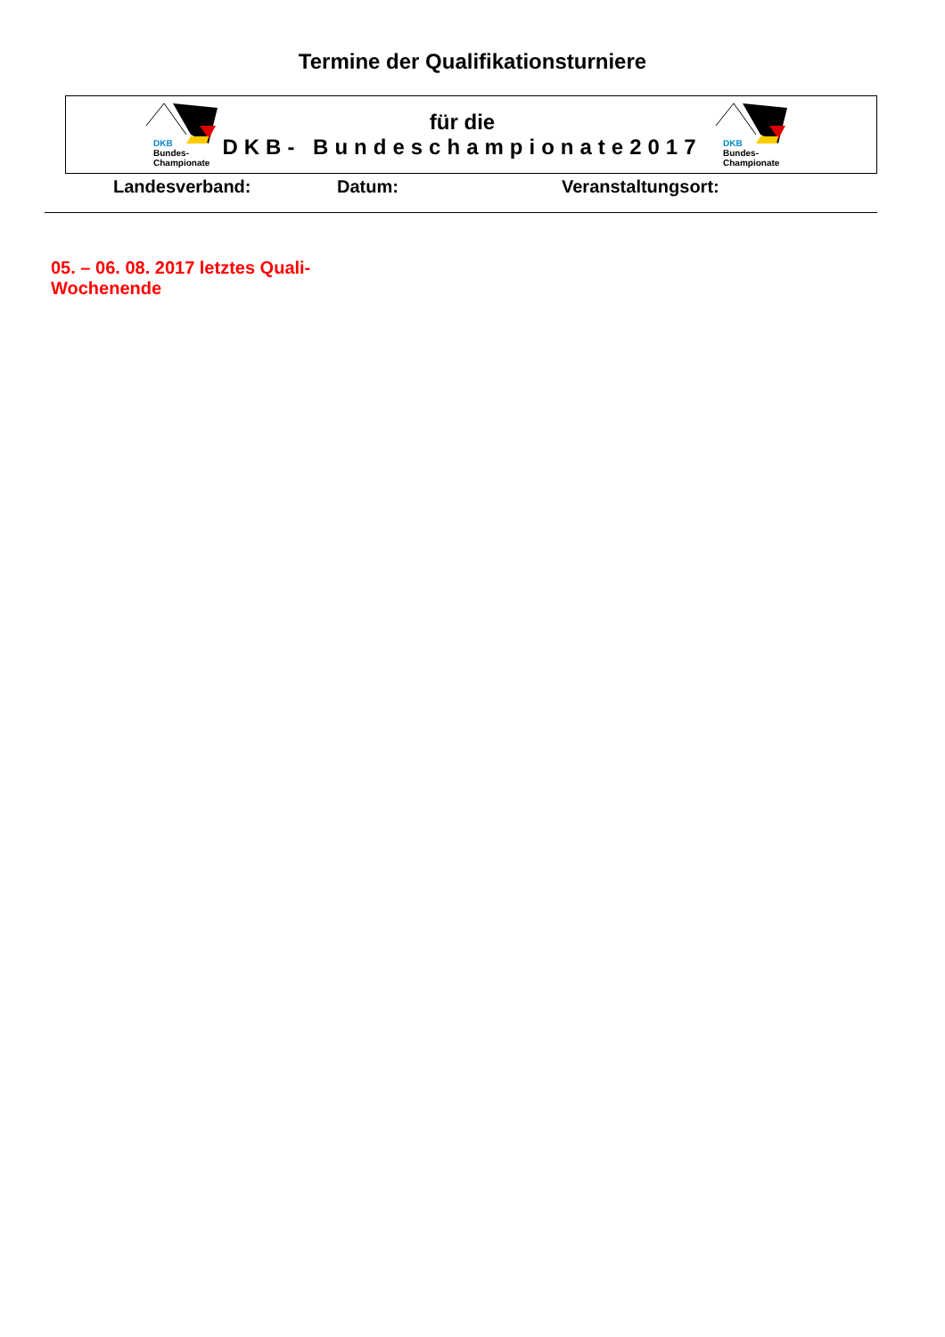Termine der Qualifikationsturniere
DKB
Bundes-
Championate
für die
DKB- Bundeschampionate2017
DKB
Bundes-
Championate
Landesverband: Datum: Veranstaltungsort:
05. – 06. 08. 2017 letztes Quali-Wochenende